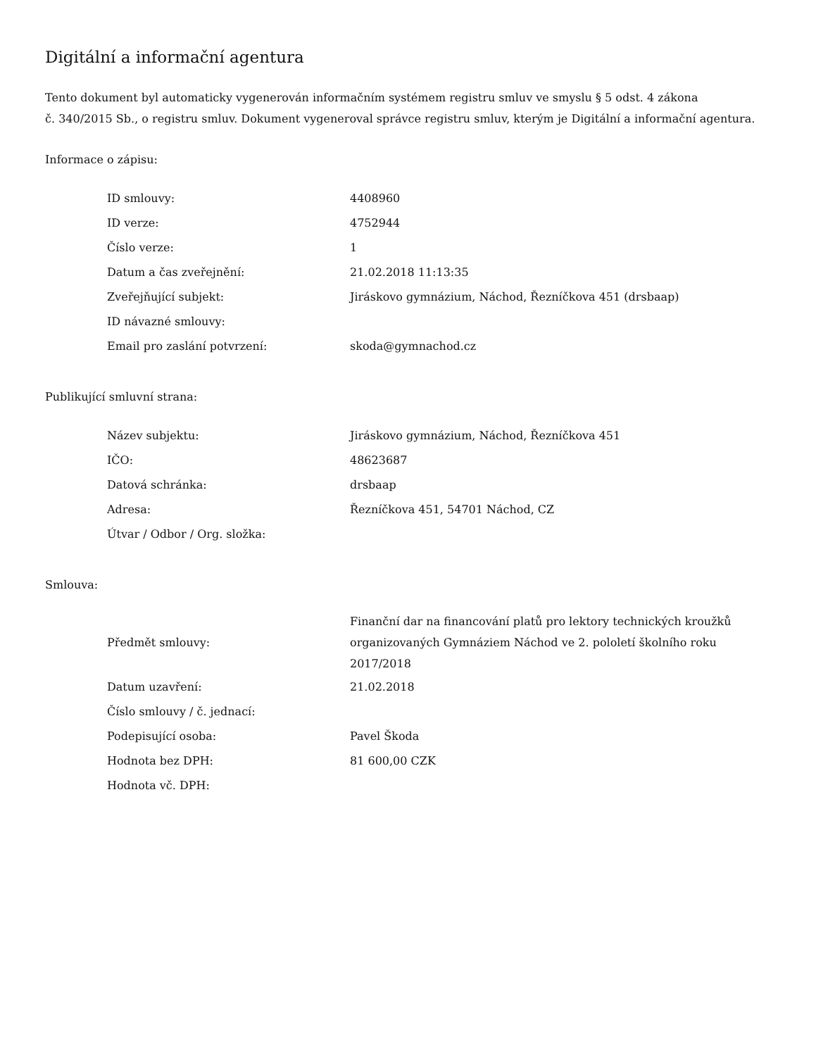Digitální a informační agentura
Tento dokument byl automaticky vygenerován informačním systémem registru smluv ve smyslu § 5 odst. 4 zákona
č. 340/2015 Sb., o registru smluv. Dokument vygeneroval správce registru smluv, kterým je Digitální a informační agentura.
Informace o zápisu:
| ID smlouvy: | 4408960 |
| ID verze: | 4752944 |
| Číslo verze: | 1 |
| Datum a čas zveřejnění: | 21.02.2018 11:13:35 |
| Zveřejňující subjekt: | Jiráskovo gymnázium, Náchod, Řezníčkova 451 (drsbaap) |
| ID návazné smlouvy: | |
| Email pro zaslání potvrzení: | skoda@gymnachod.cz |
Publikující smluvní strana:
| Název subjektu: | Jiráskovo gymnázium, Náchod, Řezníčkova 451 |
| IČO: | 48623687 |
| Datová schránka: | drsbaap |
| Adresa: | Řezníčkova 451, 54701 Náchod, CZ |
| Útvar / Odbor / Org. složka: | |
Smlouva:
| Předmět smlouvy: | Finanční dar na financování platů pro lektory technických kroužků organizovaných Gymnáziem Náchod ve 2. pololetí školního roku 2017/2018 |
| Datum uzavření: | 21.02.2018 |
| Číslo smlouvy / č. jednací: | |
| Podepisující osoba: | Pavel Škoda |
| Hodnota bez DPH: | 81 600,00 CZK |
| Hodnota vč. DPH: | |